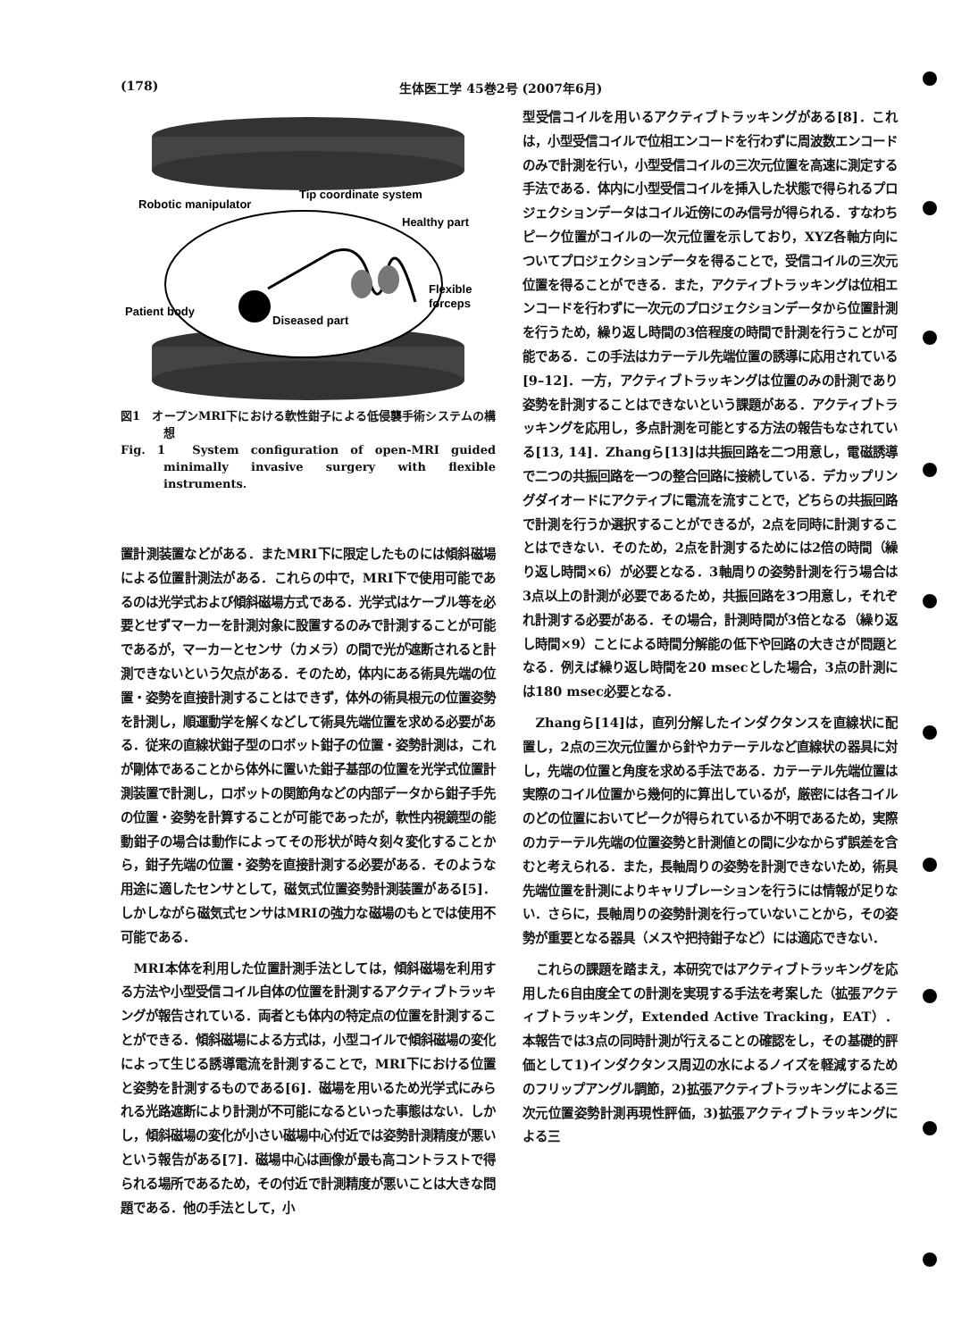(178) 生体医工学 45巻2号 (2007年6月)
Robotic manipulator
Tip coordinate system
Healthy part
Flexible
forceps
Patient body
Diseased part
図1　オープンMRI下における軟性鉗子による低侵襲手術システムの構想
Fig. 1　System configuration of open-MRI guided minimally invasive surgery with flexible instruments.
置計測装置などがある．またMRI下に限定したものには傾斜磁場による位置計測法がある．これらの中で，MRI下で使用可能であるのは光学式および傾斜磁場方式である．光学式はケーブル等を必要とせずマーカーを計測対象に設置するのみで計測することが可能であるが，マーカーとセンサ（カメラ）の間で光が遮断されると計測できないという欠点がある．そのため，体内にある術具先端の位置・姿勢を直接計測することはできず，体外の術具根元の位置姿勢を計測し，順運動学を解くなどして術具先端位置を求める必要がある．従来の直線状鉗子型のロボット鉗子の位置・姿勢計測は，これが剛体であることから体外に置いた鉗子基部の位置を光学式位置計測装置で計測し，ロボットの関節角などの内部データから鉗子手先の位置・姿勢を計算することが可能であったが，軟性内視鏡型の能動鉗子の場合は動作によってその形状が時々刻々変化することから，鉗子先端の位置・姿勢を直接計測する必要がある．そのような用途に適したセンサとして，磁気式位置姿勢計測装置がある[5]．しかしながら磁気式センサはMRIの強力な磁場のもとでは使用不可能である．
MRI本体を利用した位置計測手法としては，傾斜磁場を利用する方法や小型受信コイル自体の位置を計測するアクティブトラッキングが報告されている．両者とも体内の特定点の位置を計測することができる．傾斜磁場による方式は，小型コイルで傾斜磁場の変化によって生じる誘導電流を計測することで，MRI下における位置と姿勢を計測するものである[6]．磁場を用いるため光学式にみられる光路遮断により計測が不可能になるといった事態はない．しかし，傾斜磁場の変化が小さい磁場中心付近では姿勢計測精度が悪いという報告がある[7]．磁場中心は画像が最も高コントラストで得られる場所であるため，その付近で計測精度が悪いことは大きな問題である．他の手法として，小
型受信コイルを用いるアクティブトラッキングがある[8]．これは，小型受信コイルで位相エンコードを行わずに周波数エンコードのみで計測を行い，小型受信コイルの三次元位置を高速に測定する手法である．体内に小型受信コイルを挿入した状態で得られるプロジェクションデータはコイル近傍にのみ信号が得られる．すなわちピーク位置がコイルの一次元位置を示しており，XYZ各軸方向についてプロジェクションデータを得ることで，受信コイルの三次元位置を得ることができる．また，アクティブトラッキングは位相エンコードを行わずに一次元のプロジェクションデータから位置計測を行うため，繰り返し時間の3倍程度の時間で計測を行うことが可能である．この手法はカテーテル先端位置の誘導に応用されている[9–12]．一方，アクティブトラッキングは位置のみの計測であり姿勢を計測することはできないという課題がある．アクティブトラッキングを応用し，多点計測を可能とする方法の報告もなされている[13, 14]．Zhangら[13]は共振回路を二つ用意し，電磁誘導で二つの共振回路を一つの整合回路に接続している．デカップリングダイオードにアクティブに電流を流すことで，どちらの共振回路で計測を行うか選択することができるが，2点を同時に計測することはできない．そのため，2点を計測するためには2倍の時間（繰り返し時間×6）が必要となる．3軸周りの姿勢計測を行う場合は3点以上の計測が必要であるため，共振回路を3つ用意し，それぞれ計測する必要がある．その場合，計測時間が3倍となる（繰り返し時間×9）ことによる時間分解能の低下や回路の大きさが問題となる．例えば繰り返し時間を20 msecとした場合，3点の計測には180 msec必要となる．
Zhangら[14]は，直列分解したインダクタンスを直線状に配置し，2点の三次元位置から針やカテーテルなど直線状の器具に対し，先端の位置と角度を求める手法である．カテーテル先端位置は実際のコイル位置から幾何的に算出しているが，厳密には各コイルのどの位置においてピークが得られているか不明であるため，実際のカテーテル先端の位置姿勢と計測値との間に少なからず誤差を含むと考えられる．また，長軸周りの姿勢を計測できないため，術具先端位置を計測によりキャリブレーションを行うには情報が足りない．さらに，長軸周りの姿勢計測を行っていないことから，その姿勢が重要となる器具（メスや把持鉗子など）には適応できない．
これらの課題を踏まえ，本研究ではアクティブトラッキングを応用した6自由度全ての計測を実現する手法を考案した（拡張アクティブトラッキング，Extended Active Tracking，EAT）．本報告では3点の同時計測が行えることの確認をし，その基礎的評価として1)インダクタンス周辺の水によるノイズを軽減するためのフリップアングル調節，2)拡張アクティブトラッキングによる三次元位置姿勢計測再現性評価，3)拡張アクティブトラッキングによる三